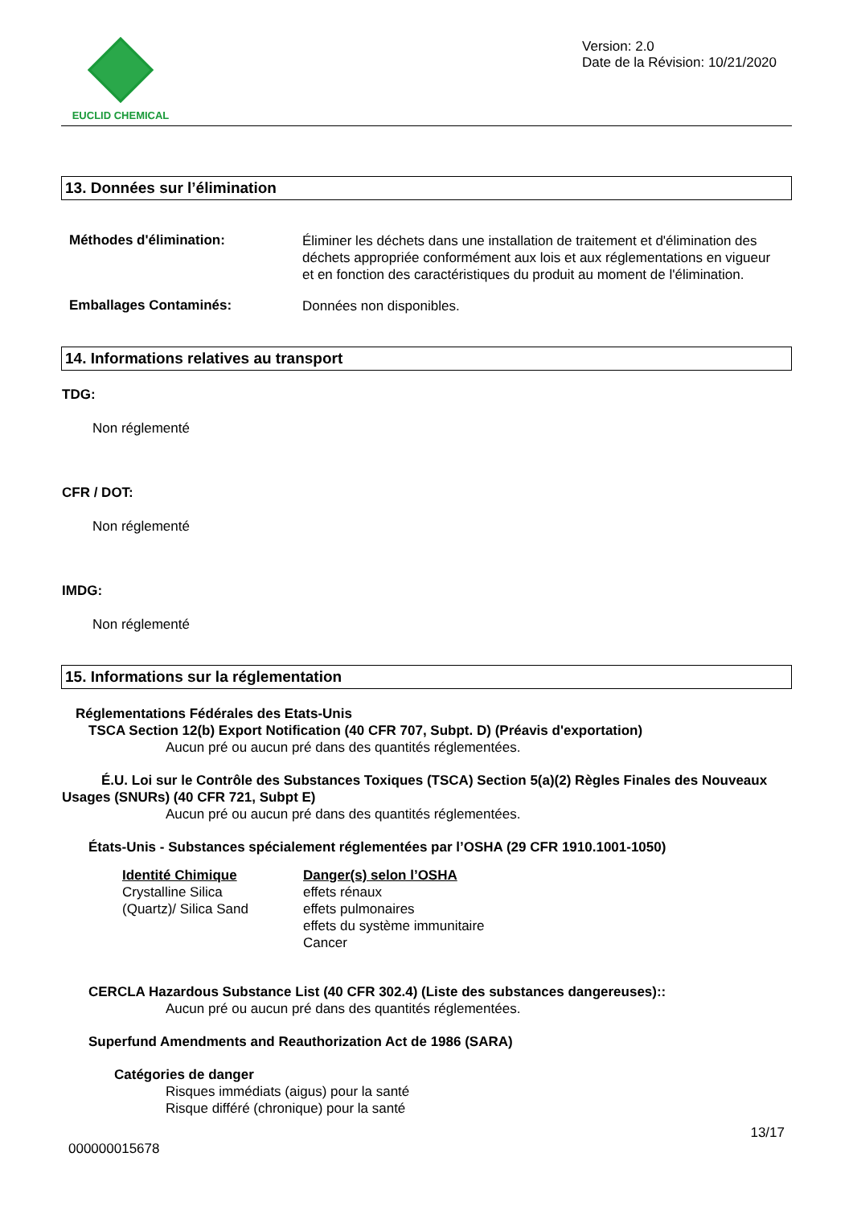EUCLID CHEMICAL
Version: 2.0
Date de la Révision: 10/21/2020
13. Données sur l’élimination
Méthodes d'élimination:
Éliminer les déchets dans une installation de traitement et d'élimination des déchets appropriée conformément aux lois et aux réglementations en vigueur et en fonction des caractéristiques du produit au moment de l'élimination.
Emballages Contaminés:
Données non disponibles.
14. Informations relatives au transport
TDG:
Non réglementé
CFR / DOT:
Non réglementé
IMDG:
Non réglementé
15. Informations sur la réglementation
Réglementations Fédérales des Etats-Unis
TSCA Section 12(b) Export Notification (40 CFR 707, Subpt. D) (Préavis d'exportation)
Aucun pré ou aucun pré dans des quantités réglementées.
É.U. Loi sur le Contrôle des Substances Toxiques (TSCA) Section 5(a)(2) Règles Finales des Nouveaux Usages (SNURs) (40 CFR 721, Subpt E)
Aucun pré ou aucun pré dans des quantités réglementées.
États-Unis - Substances spécialement réglementées par l’OSHA (29 CFR 1910.1001-1050)
Identité Chimique
Crystalline Silica
(Quartz)/ Silica Sand
Danger(s) selon l’OSHA
effets rénaux
effets pulmonaires
effets du système immunitaire
Cancer
CERCLA Hazardous Substance List (40 CFR 302.4) (Liste des substances dangereuses)::
Aucun pré ou aucun pré dans des quantités réglementées.
Superfund Amendments and Reauthorization Act de 1986 (SARA)
Catégories de danger
Risques immédiats (aigus) pour la santé
Risque différé (chronique) pour la santé
000000015678 13/17